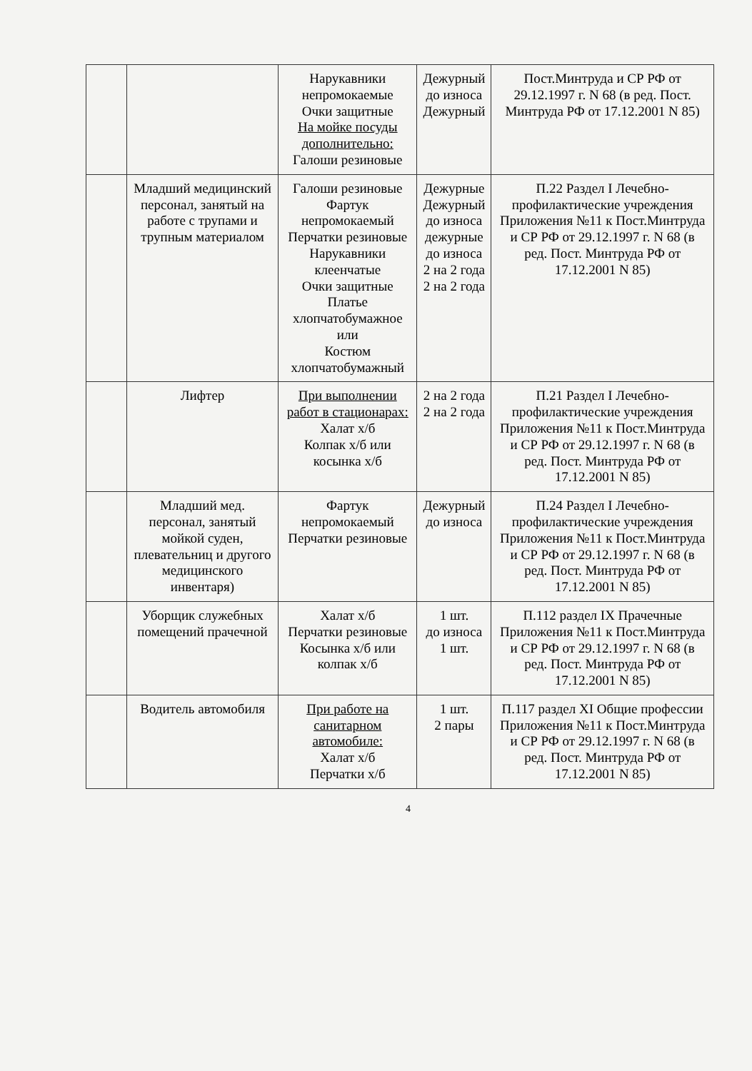| | | Нарукавники непромокаемые Очки защитные На мойке посуды дополнительно: Галоши резиновые | Дежурный до износа Дежурный | Пост.Минтруда и СР РФ от 29.12.1997 г. N 68 (в ред. Пост. Минтруда РФ от 17.12.2001 N 85) |
| | Младший медицинский персонал, занятый на работе с трупами и трупным материалом | Галоши резиновые Фартук непромокаемый Перчатки резиновые Нарукавники клеенчатые Очки защитные Платье хлопчатобумажное или Костюм хлопчатобумажный | Дежурные Дежурный до износа дежурные до износа 2 на 2 года 2 на 2 года | П.22 Раздел I Лечебно-профилактические учреждения Приложения №11 к Пост.Минтруда и СР РФ от 29.12.1997 г. N 68 (в ред. Пост. Минтруда РФ от 17.12.2001 N 85) |
| | Лифтер | При выполнении работ в стационарах: Халат х/б Колпак х/б или косынка х/б | 2 на 2 года 2 на 2 года | П.21 Раздел I Лечебно-профилактические учреждения Приложения №11 к Пост.Минтруда и СР РФ от 29.12.1997 г. N 68 (в ред. Пост. Минтруда РФ от 17.12.2001 N 85) |
| | Младший мед. персонал, занятый мойкой суден, плевательниц и другого медицинского инвентаря) | Фартук непромокаемый Перчатки резиновые | Дежурный до износа | П.24 Раздел I Лечебно-профилактические учреждения Приложения №11 к Пост.Минтруда и СР РФ от 29.12.1997 г. N 68 (в ред. Пост. Минтруда РФ от 17.12.2001 N 85) |
| | Уборщик служебных помещений прачечной | Халат х/б Перчатки резиновые Косынка х/б или колпак х/б | 1 шт. до износа 1 шт. | П.112 раздел IX Прачечные Приложения №11 к Пост.Минтруда и СР РФ от 29.12.1997 г. N 68 (в ред. Пост. Минтруда РФ от 17.12.2001 N 85) |
| | Водитель автомобиля | При работе на санитарном автомобиле: Халат х/б Перчатки х/б | 1 шт. 2 пары | П.117 раздел XI Общие профессии Приложения №11 к Пост.Минтруда и СР РФ от 29.12.1997 г. N 68 (в ред. Пост. Минтруда РФ от 17.12.2001 N 85) |
4